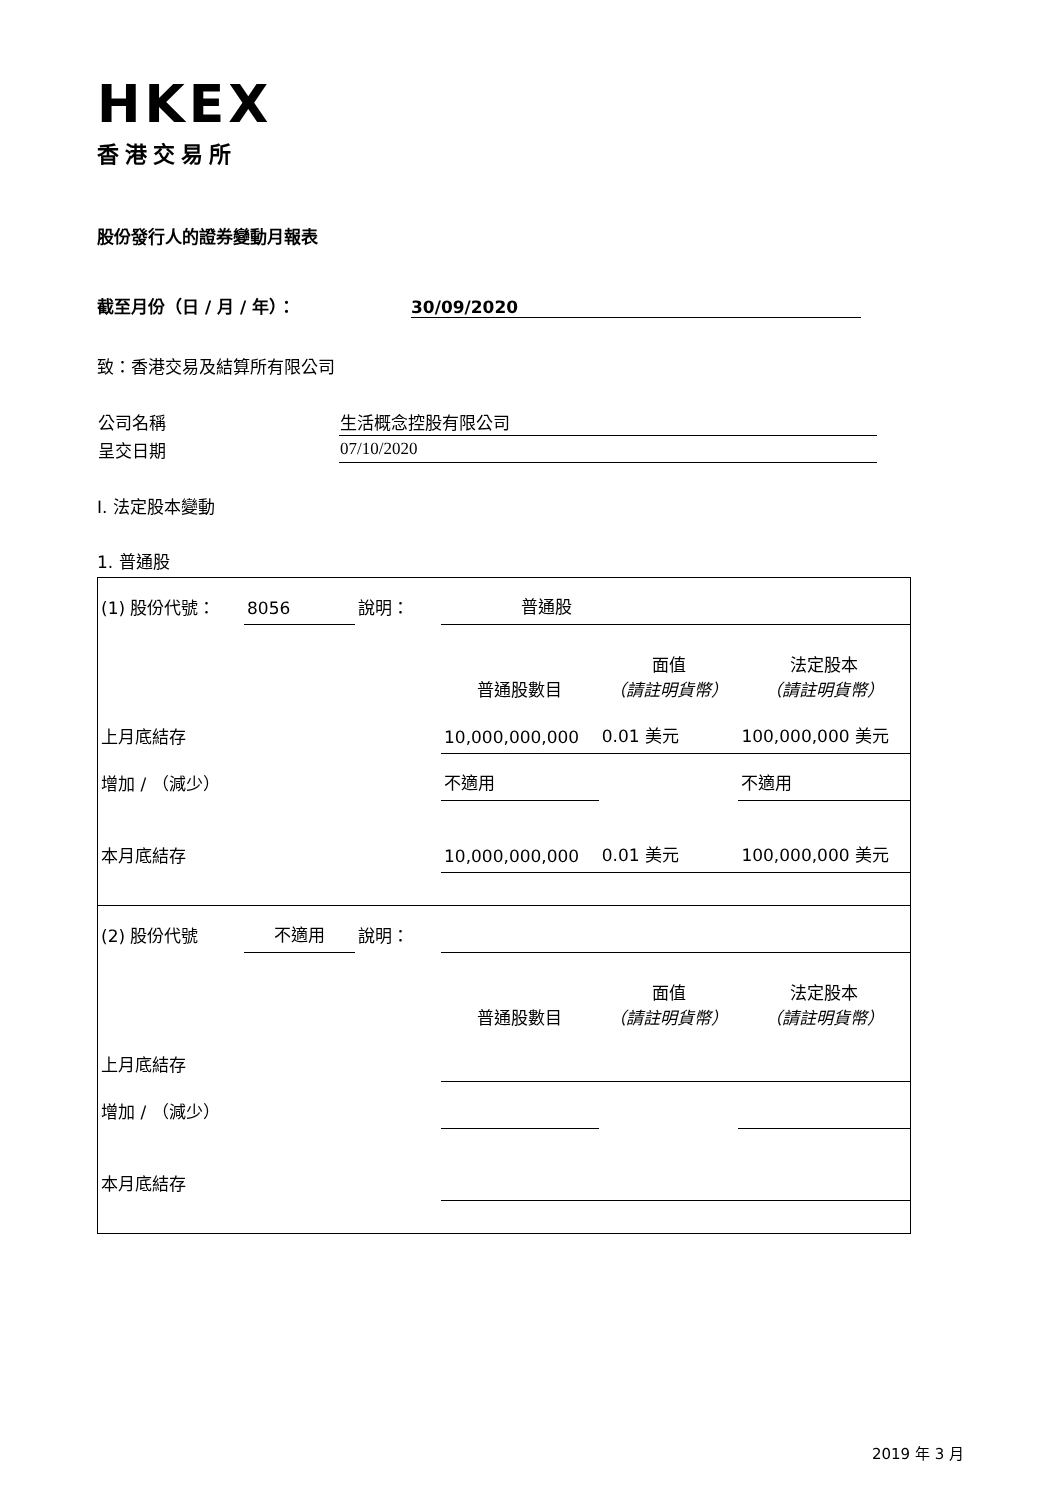HKEX
香港交易所
股份發行人的證券變動月報表
截至月份（日 / 月 / 年）： 30/09/2020
致：香港交易及結算所有限公司
| 公司名稱 | 生活概念控股有限公司 |
| 呈交日期 | 07/10/2020 |
I. 法定股本變動
1. 普通股
| (1) 股份代號： | 8056 | 說明： | 普通股 | | |
| | | | 普通股數目 | 面值 （請註明貨幣） | 法定股本 （請註明貨幣） |
| 上月底結存 | | | 10,000,000,000 | 0.01 美元 | 100,000,000 美元 |
| 增加 / （減少） | | | 不適用 | | 不適用 |
| 本月底結存 | | | 10,000,000,000 | 0.01 美元 | 100,000,000 美元 |
| (2) 股份代號 | 不適用 | 說明： | | | |
| | | | 普通股數目 | 面值 （請註明貨幣） | 法定股本 （請註明貨幣） |
| 上月底結存 | | | | | |
| 增加 / （減少） | | | | | |
| 本月底結存 | | | | | |
2019 年 3 月